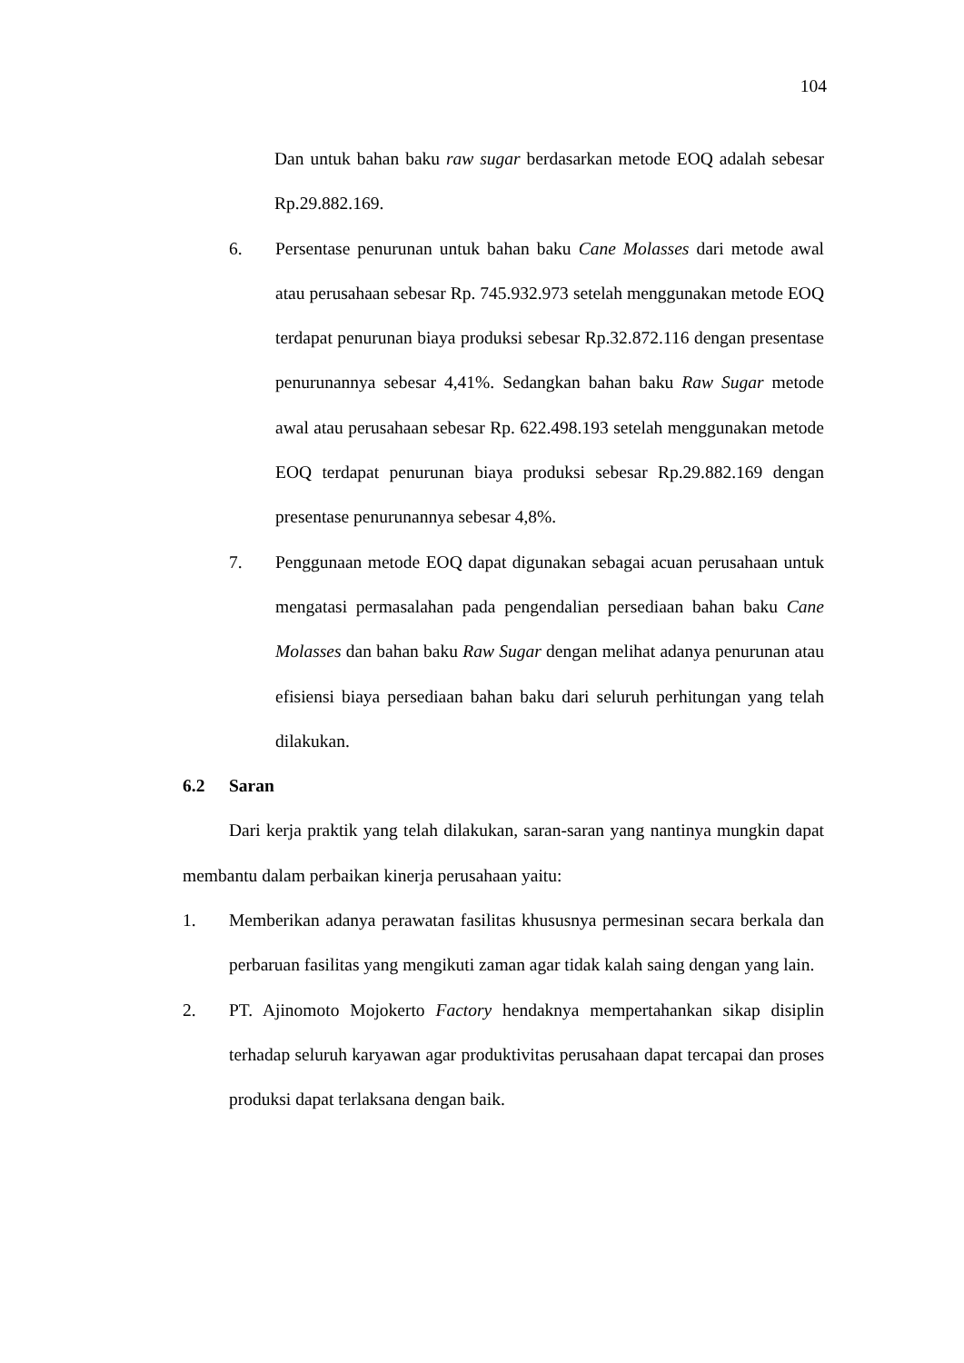104
Dan untuk bahan baku raw sugar berdasarkan metode EOQ adalah sebesar Rp.29.882.169.
6. Persentase penurunan untuk bahan baku Cane Molasses dari metode awal atau perusahaan sebesar Rp. 745.932.973 setelah menggunakan metode EOQ terdapat penurunan biaya produksi sebesar Rp.32.872.116 dengan presentase penurunannya sebesar 4,41%. Sedangkan bahan baku Raw Sugar metode awal atau perusahaan sebesar Rp. 622.498.193 setelah menggunakan metode EOQ terdapat penurunan biaya produksi sebesar Rp.29.882.169 dengan presentase penurunannya sebesar 4,8%.
7. Penggunaan metode EOQ dapat digunakan sebagai acuan perusahaan untuk mengatasi permasalahan pada pengendalian persediaan bahan baku Cane Molasses dan bahan baku Raw Sugar dengan melihat adanya penurunan atau efisiensi biaya persediaan bahan baku dari seluruh perhitungan yang telah dilakukan.
6.2 Saran
Dari kerja praktik yang telah dilakukan, saran-saran yang nantinya mungkin dapat membantu dalam perbaikan kinerja perusahaan yaitu:
1. Memberikan adanya perawatan fasilitas khususnya permesinan secara berkala dan perbaruan fasilitas yang mengikuti zaman agar tidak kalah saing dengan yang lain.
2. PT. Ajinomoto Mojokerto Factory hendaknya mempertahankan sikap disiplin terhadap seluruh karyawan agar produktivitas perusahaan dapat tercapai dan proses produksi dapat terlaksana dengan baik.